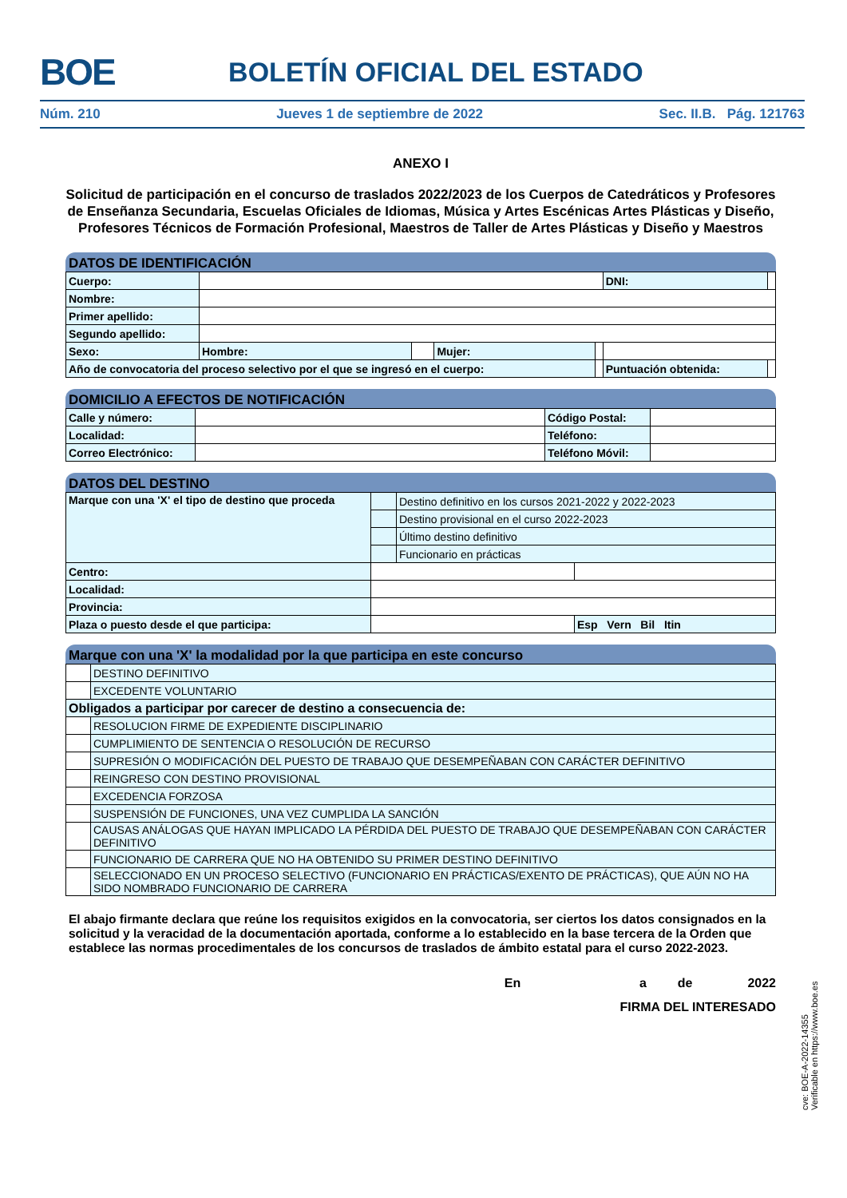BOE BOLETÍN OFICIAL DEL ESTADO
Núm. 210 Jueves 1 de septiembre de 2022 Sec. II.B. Pág. 121763
ANEXO I
Solicitud de participación en el concurso de traslados 2022/2023 de los Cuerpos de Catedráticos y Profesores de Enseñanza Secundaria, Escuelas Oficiales de Idiomas, Música y Artes Escénicas Artes Plásticas y Diseño, Profesores Técnicos de Formación Profesional, Maestros de Taller de Artes Plásticas y Diseño y Maestros
DATOS DE IDENTIFICACIÓN
| Cuerpo: | | | | | DNI: | | |
| Nombre: | | | | | | | |
| Primer apellido: | | | | | | | |
| Segundo apellido: | | | | | | | |
| Sexo: | Hombre: | | Mujer: | | | | |
| Año de convocatoria del proceso selectivo por el que se ingresó en el cuerpo: | | | | | Puntuación obtenida: | | |
DOMICILIO A EFECTOS DE NOTIFICACIÓN
| Calle y número: | | Código Postal: | |
| Localidad: | | Teléfono: | |
| Correo Electrónico: | | Teléfono Móvil: | |
DATOS DEL DESTINO
| Marque con una 'X' el tipo de destino que proceda | | Destino definitivo en los cursos 2021-2022 y 2022-2023 | |
| | | Destino provisional en el curso 2022-2023 | |
| | | Último destino definitivo | |
| | | Funcionario en prácticas | |
| Centro: | | | |
| Localidad: | | | |
| Provincia: | | | |
| Plaza o puesto desde el que participa: | | | Esp Vern Bil Itin |
Marque con una 'X' la modalidad por la que participa en este concurso
| | DESTINO DEFINITIVO |
| | EXCEDENTE VOLUNTARIO |
| Obligados a participar por carecer de destino a consecuencia de: | |
| | RESOLUCION FIRME DE EXPEDIENTE DISCIPLINARIO |
| | CUMPLIMIENTO DE SENTENCIA O RESOLUCIÓN DE RECURSO |
| | SUPRESIÓN O MODIFICACIÓN DEL PUESTO DE TRABAJO QUE DESEMPEÑABAN CON CARÁCTER DEFINITIVO |
| | REINGRESO CON DESTINO PROVISIONAL |
| | EXCEDENCIA FORZOSA |
| | SUSPENSIÓN DE FUNCIONES, UNA VEZ CUMPLIDA LA SANCIÓN |
| | CAUSAS ANÁLOGAS QUE HAYAN IMPLICADO LA PÉRDIDA DEL PUESTO DE TRABAJO QUE DESEMPEÑABAN CON CARÁCTER DEFINITIVO |
| | FUNCIONARIO DE CARRERA QUE NO HA OBTENIDO SU PRIMER DESTINO DEFINITIVO |
| | SELECCIONADO EN UN PROCESO SELECTIVO (FUNCIONARIO EN PRÁCTICAS/EXENTO DE PRÁCTICAS), QUE AÚN NO HA SIDO NOMBRADO FUNCIONARIO DE CARRERA |
El abajo firmante declara que reúne los requisitos exigidos en la convocatoria, ser ciertos los datos consignados en la solicitud y la veracidad de la documentación aportada, conforme a lo establecido en la base tercera de la Orden que establece las normas procedimentales de los concursos de traslados de ámbito estatal para el curso 2022-2023.
En a de 2022
FIRMA DEL INTERESADO
cve: BOE-A-2022-14355
Verificable en https://www.boe.es